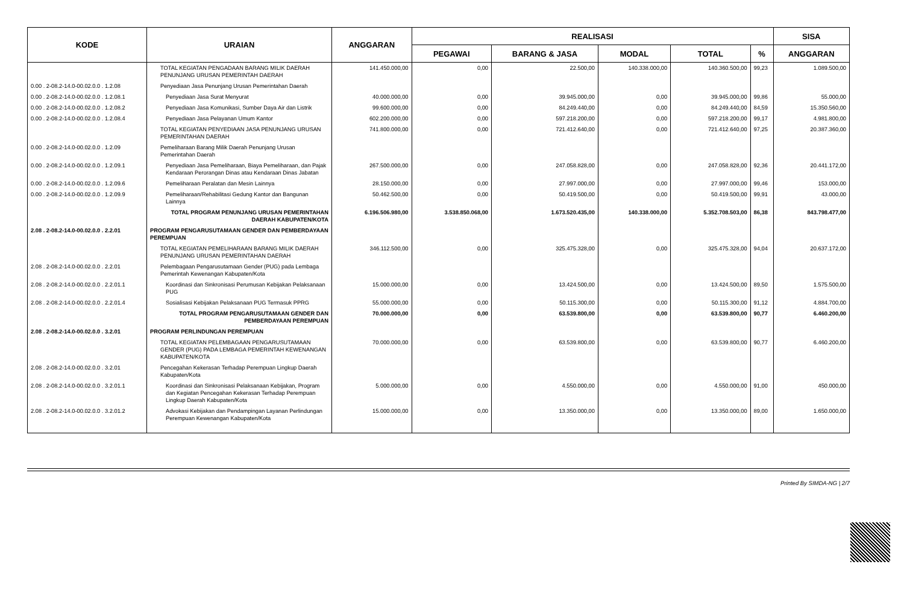| KODE | URAIAN | ANGGARAN | REALISASI | | | | | SISA |
| --- | --- | --- | --- | --- | --- | --- | --- | --- |
| | | | PEGAWAI | BARANG & JASA | MODAL | TOTAL | % | ANGGARAN |
| | TOTAL KEGIATAN PENGADAAN BARANG MILIK DAERAH PENUNJANG URUSAN PEMERINTAH DAERAH | 141.450.000,00 | 0,00 | 22.500,00 | 140.338.000,00 | 140.360.500,00 | 99,23 | 1.089.500,00 |
| 0.00 . 2-08.2-14.0-00.02.0.0 . 1.2.08 | Penyediaan Jasa Penunjang Urusan Pemerintahan Daerah | | | | | | | |
| 0.00 . 2-08.2-14.0-00.02.0.0 . 1.2.08.1 | Penyediaan Jasa Surat Menyurat | 40.000.000,00 | 0,00 | 39.945.000,00 | 0,00 | 39.945.000,00 | 99,86 | 55.000,00 |
| 0.00 . 2-08.2-14.0-00.02.0.0 . 1.2.08.2 | Penyediaan Jasa Komunikasi, Sumber Daya Air dan Listrik | 99.600.000,00 | 0,00 | 84.249.440,00 | 0,00 | 84.249.440,00 | 84,59 | 15.350.560,00 |
| 0.00 . 2-08.2-14.0-00.02.0.0 . 1.2.08.4 | Penyediaan Jasa Pelayanan Umum Kantor | 602.200.000,00 | 0,00 | 597.218.200,00 | 0,00 | 597.218.200,00 | 99,17 | 4.981.800,00 |
| | TOTAL KEGIATAN PENYEDIAAN JASA PENUNJANG URUSAN PEMERINTAHAN DAERAH | 741.800.000,00 | 0,00 | 721.412.640,00 | 0,00 | 721.412.640,00 | 97,25 | 20.387.360,00 |
| 0.00 . 2-08.2-14.0-00.02.0.0 . 1.2.09 | Pemeliharaan Barang Milik Daerah Penunjang Urusan Pemerintahan Daerah | | | | | | | |
| 0.00 . 2-08.2-14.0-00.02.0.0 . 1.2.09.1 | Penyediaan Jasa Pemeliharaan, Biaya Pemeliharaan, dan Pajak Kendaraan Perorangan Dinas atau Kendaraan Dinas Jabatan | 267.500.000,00 | 0,00 | 247.058.828,00 | 0,00 | 247.058.828,00 | 92,36 | 20.441.172,00 |
| 0.00 . 2-08.2-14.0-00.02.0.0 . 1.2.09.6 | Pemeliharaan Peralatan dan Mesin Lainnya | 28.150.000,00 | 0,00 | 27.997.000,00 | 0,00 | 27.997.000,00 | 99,46 | 153.000,00 |
| 0.00 . 2-08.2-14.0-00.02.0.0 . 1.2.09.9 | Pemeliharaan/Rehabilitasi Gedung Kantor dan Bangunan Lainnya | 50.462.500,00 | 0,00 | 50.419.500,00 | 0,00 | 50.419.500,00 | 99,91 | 43.000,00 |
| | TOTAL PROGRAM PENUNJANG URUSAN PEMERINTAHAN DAERAH KABUPATEN/KOTA | 6.196.506.980,00 | 3.538.850.068,00 | 1.673.520.435,00 | 140.338.000,00 | 5.352.708.503,00 | 86,38 | 843.798.477,00 |
| 2.08 . 2-08.2-14.0-00.02.0.0 . 2.2.01 | PROGRAM PENGARUSUTAMAAN GENDER DAN PEMBERDAYAAN PEREMPUAN | | | | | | | |
| | TOTAL KEGIATAN PEMELIHARAAN BARANG MILIK DAERAH PENUNJANG URUSAN PEMERINTAHAN DAERAH | 346.112.500,00 | 0,00 | 325.475.328,00 | 0,00 | 325.475.328,00 | 94,04 | 20.637.172,00 |
| 2.08 . 2-08.2-14.0-00.02.0.0 . 2.2.01 | Pelembagaan Pengarusutamaan Gender (PUG) pada Lembaga Pemerintah Kewenangan Kabupaten/Kota | | | | | | | |
| 2.08 . 2-08.2-14.0-00.02.0.0 . 2.2.01.1 | Koordinasi dan Sinkronisasi Perumusan Kebijakan Pelaksanaan PUG | 15.000.000,00 | 0,00 | 13.424.500,00 | 0,00 | 13.424.500,00 | 89,50 | 1.575.500,00 |
| 2.08 . 2-08.2-14.0-00.02.0.0 . 2.2.01.4 | Sosialisasi Kebijakan Pelaksanaan PUG Termasuk PPRG | 55.000.000,00 | 0,00 | 50.115.300,00 | 0,00 | 50.115.300,00 | 91,12 | 4.884.700,00 |
| | TOTAL PROGRAM PENGARUSUTAMAAN GENDER DAN PEMBERDAYAAN PEREMPUAN | 70.000.000,00 | 0,00 | 63.539.800,00 | 0,00 | 63.539.800,00 | 90,77 | 6.460.200,00 |
| 2.08 . 2-08.2-14.0-00.02.0.0 . 3.2.01 | PROGRAM PERLINDUNGAN PEREMPUAN | | | | | | | |
| | TOTAL KEGIATAN PELEMBAGAAN PENGARUSUTAMAAN GENDER (PUG) PADA LEMBAGA PEMERINTAH KEWENANGAN KABUPATEN/KOTA | 70.000.000,00 | 0,00 | 63.539.800,00 | 0,00 | 63.539.800,00 | 90,77 | 6.460.200,00 |
| 2.08 . 2-08.2-14.0-00.02.0.0 . 3.2.01 | Pencegahan Kekerasan Terhadap Perempuan Lingkup Daerah Kabupaten/Kota | | | | | | | |
| 2.08 . 2-08.2-14.0-00.02.0.0 . 3.2.01.1 | Koordinasi dan Sinkronisasi Pelaksanaan Kebijakan, Program dan Kegiatan Pencegahan Kekerasan Terhadap Perempuan Lingkup Daerah Kabupaten/Kota | 5.000.000,00 | 0,00 | 4.550.000,00 | 0,00 | 4.550.000,00 | 91,00 | 450.000,00 |
| 2.08 . 2-08.2-14.0-00.02.0.0 . 3.2.01.2 | Advokasi Kebijakan dan Pendampingan Layanan Perlindungan Perempuan Kewenangan Kabupaten/Kota | 15.000.000,00 | 0,00 | 13.350.000,00 | 0,00 | 13.350.000,00 | 89,00 | 1.650.000,00 |
Printed By SIMDA-NG | 2/7